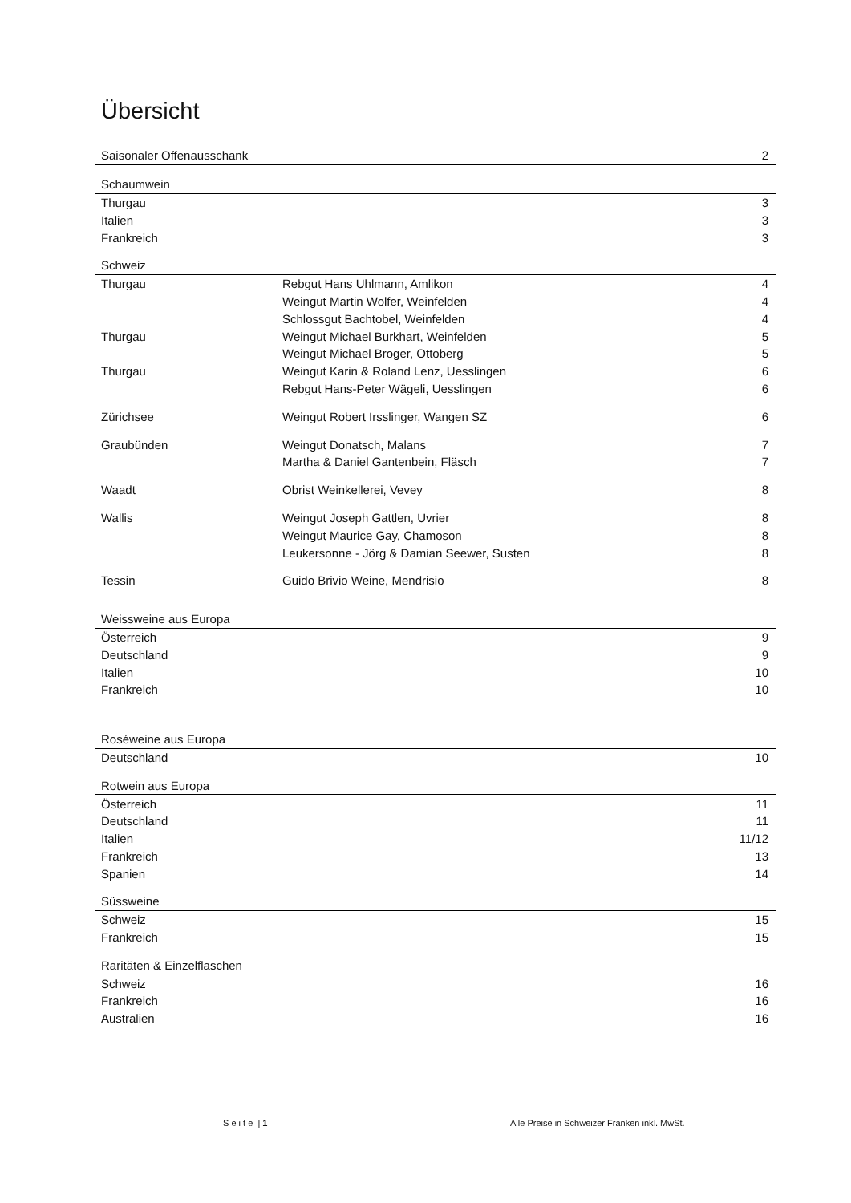Übersicht
| Saisonaler Offenausschank | | 2 |
| Schaumwein | | |
| Thurgau | | 3 |
| Italien | | 3 |
| Frankreich | | 3 |
| Schweiz | | |
| Thurgau | Rebgut Hans Uhlmann, Amlikon | 4 |
| | Weingut Martin Wolfer, Weinfelden | 4 |
| | Schlossgut Bachtobel, Weinfelden | 4 |
| Thurgau | Weingut Michael Burkhart, Weinfelden | 5 |
| | Weingut Michael Broger, Ottoberg | 5 |
| Thurgau | Weingut Karin & Roland Lenz, Uesslingen | 6 |
| | Rebgut Hans-Peter Wägeli, Uesslingen | 6 |
| Zürichsee | Weingut Robert Irsslinger, Wangen SZ | 6 |
| Graubünden | Weingut Donatsch, Malans | 7 |
| | Martha & Daniel Gantenbein, Fläsch | 7 |
| Waadt | Obrist Weinkellerei, Vevey | 8 |
| Wallis | Weingut Joseph Gattlen, Uvrier | 8 |
| | Weingut Maurice Gay, Chamoson | 8 |
| | Leukersonne - Jörg & Damian Seewer, Susten | 8 |
| Tessin | Guido Brivio Weine, Mendrisio | 8 |
| Weissweine aus Europa | | |
| Österreich | | 9 |
| Deutschland | | 9 |
| Italien | | 10 |
| Frankreich | | 10 |
| Roséweine aus Europa | | |
| Deutschland | | 10 |
| Rotwein aus Europa | | |
| Österreich | | 11 |
| Deutschland | | 11 |
| Italien | | 11/12 |
| Frankreich | | 13 |
| Spanien | | 14 |
| Süssweine | | |
| Schweiz | | 15 |
| Frankreich | | 15 |
| Raritäten & Einzelflaschen | | |
| Schweiz | | 16 |
| Frankreich | | 16 |
| Australien | | 16 |
S e i t e | 1
Alle Preise in Schweizer Franken inkl. MwSt.